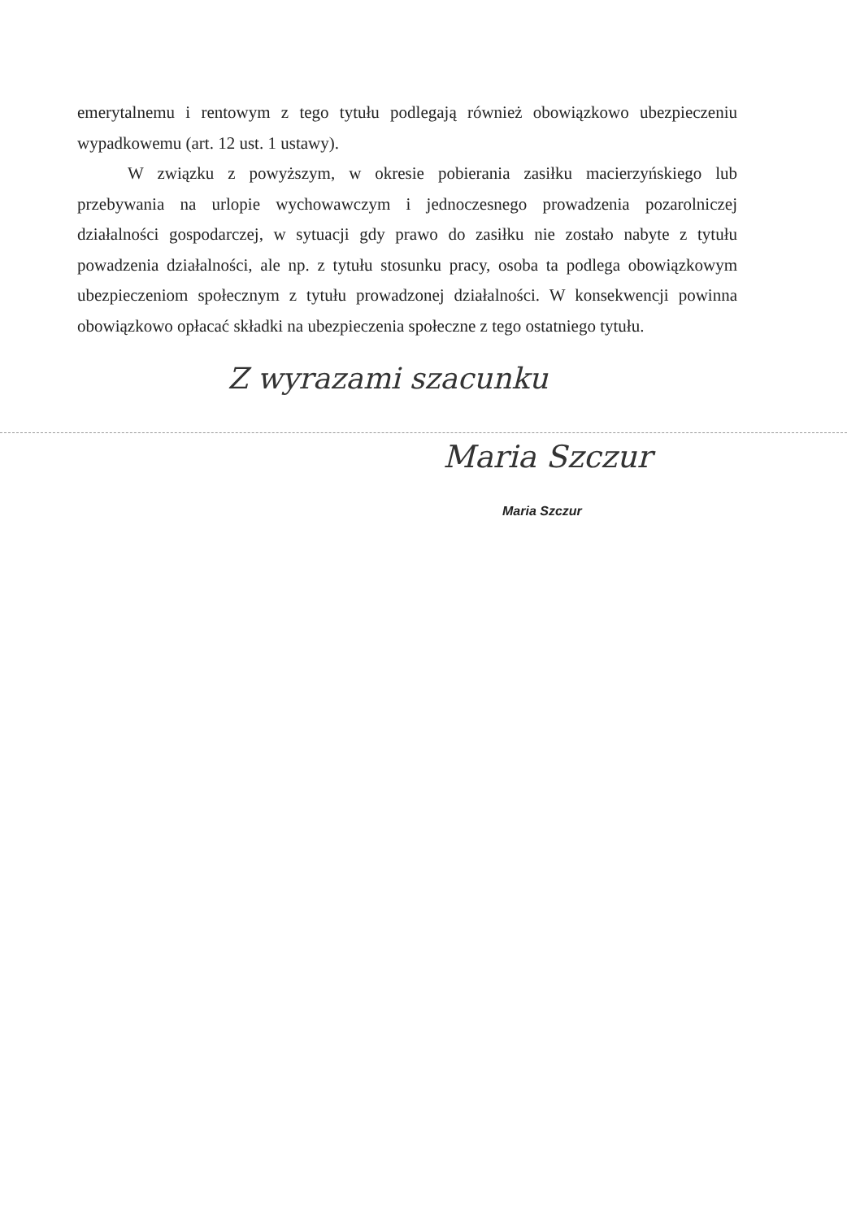emerytalnemu i rentowym z tego tytułu podlegają również obowiązkowo ubezpieczeniu wypadkowemu (art. 12 ust. 1 ustawy).
W związku z powyższym, w okresie pobierania zasiłku macierzyńskiego lub przebywania na urlopie wychowawczym i jednoczesnego prowadzenia pozarolniczej działalności gospodarczej, w sytuacji gdy prawo do zasiłku nie zostało nabyte z tytułu powadzenia działalności, ale np. z tytułu stosunku pracy, osoba ta podlega obowiązkowym ubezpieczeniom społecznym z tytułu prowadzonej działalności. W konsekwencji powinna obowiązkowo opłacać składki na ubezpieczenia społeczne z tego ostatniego tytułu.
Z wyrazami szacunku
Maria Szczur
Maria Szczur